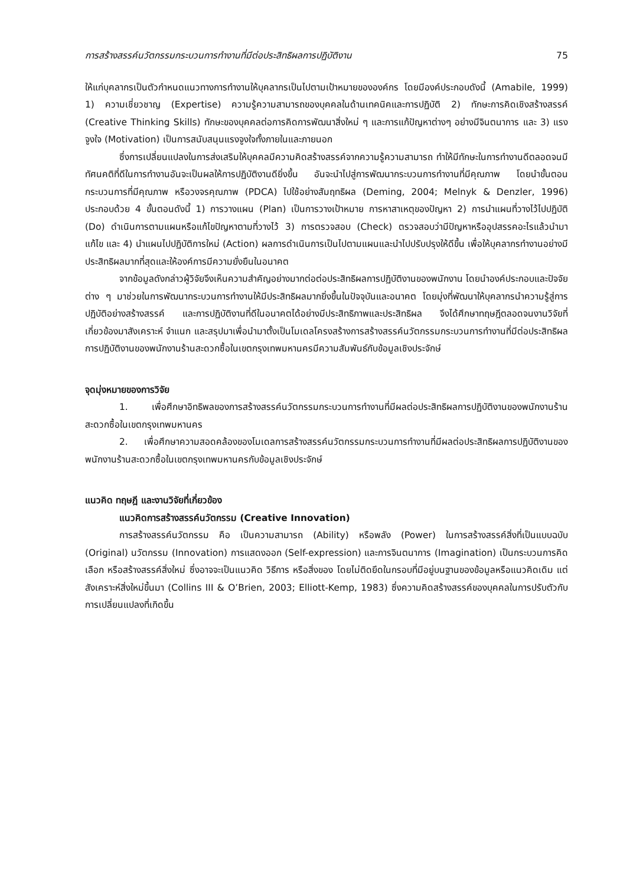การสร้างสรรค์นวัตกรรมกระบวนการทำงานที่มีต่อประสิทธิผลการปฏิบัติงาน 75
ให้แก่บุคลากรเป็นตัวกำหนดแนวทางการทำงานให้บุคลากรเป็นไปตามเป้าหมายขององค์กร โดยมีองค์ประกอบดังนี้ (Amabile, 1999) 1) ความเชี่ยวชาญ (Expertise) ความรู้ความสามารถของบุคคลในด้านเทคนิคและการปฏิบัติ 2) ทักษะการคิดเชิงสร้างสรรค์ (Creative Thinking Skills) ทักษะของบุคคลต่อการคิดการพัฒนาสิ่งใหม่ ๆ และการแก้ปัญหาต่างๆ อย่างมีจินตนาการ และ 3) แรงจูงใจ (Motivation) เป็นการสนับสนุนแรงจูงใจทั้งภายในและภายนอก
ซึ่งการเปลี่ยนแปลงในการส่งเสริมให้บุคคลมีความคิดสร้างสรรค์จากความรู้ความสามารถ ทำให้มีทักษะในการทำงานดีตลอดจนมีทัศนคติที่ดีในการทำงานอันจะเป็นผลให้การปฏิบัติงานดียิ่งขึ้น อันจะนำไปสู่การพัฒนากระบวนการทำงานที่มีคุณภาพ โดยนำขั้นตอนกระบวนการที่มีคุณภาพ หรือวงจรคุณภาพ (PDCA) ไปใช้อย่างสัมฤทธิผล (Deming, 2004; Melnyk & Denzler, 1996) ประกอบด้วย 4 ขั้นตอนดังนี้ 1) การวางแผน (Plan) เป็นการวางเป้าหมาย การหาสาเหตุของปัญหา 2) การนำแผนที่วางไว้ไปปฏิบัติ (Do) ดำเนินการตามแผนหรือแก้ไขปัญหาตามที่วางไว้ 3) การตรวจสอบ (Check) ตรวจสอบว่ามีปัญหาหรืออุปสรรคอะไรแล้วนำมาแก้ไข และ 4) นำแผนไปปฏิบัติการใหม่ (Action) ผลการดำเนินการเป็นไปตามแผนและนำไปปรับปรุงให้ดีขึ้น เพื่อให้บุคลากรทำงานอย่างมีประสิทธิผลมากที่สุดและให้องค์การมีความยั่งยืนในอนาคต
จากข้อมูลดังกล่าวผู้วิจัยจึงเห็นความสำคัญอย่างมากต่อต่อประสิทธิผลการปฏิบัติงานของพนักงาน โดยนำองค์ประกอบและปัจจัยต่าง ๆ มาช่วยในการพัฒนากระบวนการทำงานให้มีประสิทธิผลมากยิ่งขึ้นในปัจจุบันและอนาคต โดยมุ่งที่พัฒนาให้บุคลากรนำความรู้สู่การปฏิบัติอย่างสร้างสรรค์ และการปฏิบัติงานที่ดีในอนาคตได้อย่างมีประสิทธิภาพและประสิทธิผล จึงได้ศึกษาทฤษฎีตลอดจนงานวิจัยที่เกี่ยวข้องมาสังเคราะห์ จำแนก และสรุปมาเพื่อนำมาตั้งเป็นโมเดลโครงสร้างการสร้างสรรค์นวัตกรรมกระบวนการทำงานที่มีต่อประสิทธิผลการปฏิบัติงานของพนักงานร้านสะดวกซื้อในเขตกรุงเทพมหานครมีความสัมพันธ์กับข้อมูลเชิงประจักษ์
จุดมุ่งหมายของการวิจัย
1. เพื่อศึกษาอิทธิพลของการสร้างสรรค์นวัตกรรมกระบวนการทำงานที่มีผลต่อประสิทธิผลการปฏิบัติงานของพนักงานร้านสะดวกซื้อในเขตกรุงเทพมหานคร
2. เพื่อศึกษาความสอดคล้องของโมเดลการสร้างสรรค์นวัตกรรมกระบวนการทำงานที่มีผลต่อประสิทธิผลการปฏิบัติงานของพนักงานร้านสะดวกซื้อในเขตกรุงเทพมหานครกับข้อมูลเชิงประจักษ์
แนวคิด ทฤษฎี และงานวิจัยที่เกี่ยวข้อง
แนวคิดการสร้างสรรค์นวัตกรรม (Creative Innovation)
การสร้างสรรค์นวัตกรรม คือ เป็นความสามารถ (Ability) หรือพลัง (Power) ในการสร้างสรรค์สิ่งที่เป็นแบบฉบับ (Original) นวัตกรรม (Innovation) การแสดงออก (Self-expression) และการจินตนาการ (Imagination) เป็นกระบวนการคิด เลือก หรือสร้างสรรค์สิ่งใหม่ ซึ่งอาจจะเป็นแนวคิด วิธีการ หรือสิ่งของ โดยไม่ติดยึดในกรอบที่มีอยู่บนฐานของข้อมูลหรือแนวคิดเดิม แต่สังเคราะห์สิ่งใหม่ขึ้นมา (Collins III & O’Brien, 2003; Elliott-Kemp, 1983) ซึ่งความคิดสร้างสรรค์ของบุคคลในการปรับตัวกับการเปลี่ยนแปลงที่เกิดขึ้น